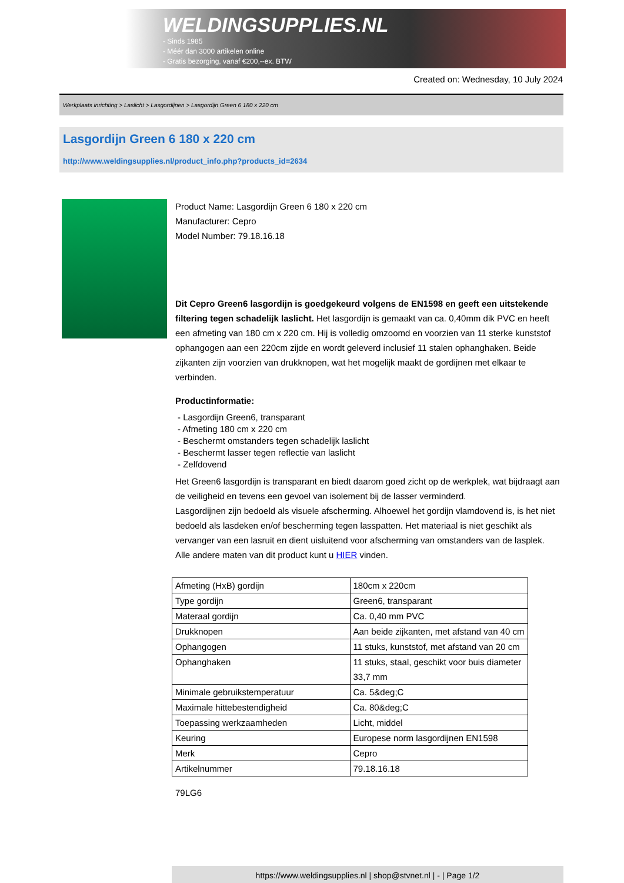WELDINGSUPPLIES.NL
- Sinds 1985
- Méér dan 3000 artikelen online
- Gratis bezorging, vanaf €200,--ex. BTW
Created on: Wednesday, 10 July 2024
Werkplaats inrichting > Laslicht > Lasgordijnen > Lasgordijn Green 6 180 x 220 cm
Lasgordijn Green 6 180 x 220 cm
http://www.weldingsupplies.nl/product_info.php?products_id=2634
Product Name: Lasgordijn Green 6 180 x 220 cm
Manufacturer: Cepro
Model Number: 79.18.16.18
Dit Cepro Green6 lasgordijn is goedgekeurd volgens de EN1598 en geeft een uitstekende filtering tegen schadelijk laslicht. Het lasgordijn is gemaakt van ca. 0,40mm dik PVC en heeft een afmeting van 180 cm x 220 cm. Hij is volledig omzoomd en voorzien van 11 sterke kunststof ophangogen aan een 220cm zijde en wordt geleverd inclusief 11 stalen ophanghaken. Beide zijkanten zijn voorzien van drukknopen, wat het mogelijk maakt de gordijnen met elkaar te verbinden.
Productinformatie:
- Lasgordijn Green6, transparant
- Afmeting 180 cm x 220 cm
- Beschermt omstanders tegen schadelijk laslicht
- Beschermt lasser tegen reflectie van laslicht
- Zelfdovend
Het Green6 lasgordijn is transparant en biedt daarom goed zicht op de werkplek, wat bijdraagt aan de veiligheid en tevens een gevoel van isolement bij de lasser verminderd.
Lasgordijnen zijn bedoeld als visuele afscherming. Alhoewel het gordijn vlamdovend is, is het niet bedoeld als lasdeken en/of bescherming tegen lasspatten. Het materiaal is niet geschikt als vervanger van een lasruit en dient uisluitend voor afscherming van omstanders van de lasplek.
Alle andere maten van dit product kunt u HIER vinden.
| Afmeting (HxB) gordijn | 180cm x 220cm |
| Type gordijn | Green6, transparant |
| Materaal gordijn | Ca. 0,40 mm PVC |
| Drukknopen | Aan beide zijkanten, met afstand van 40 cm |
| Ophangogen | 11 stuks, kunststof, met afstand van 20 cm |
| Ophanghaken | 11 stuks, staal, geschikt voor buis diameter 33,7 mm |
| Minimale gebruikstemperatuur | Ca. 5&deg;C |
| Maximale hittebestendigheid | Ca. 80&deg;C |
| Toepassing werkzaamheden | Licht, middel |
| Keuring | Europese norm lasgordijnen EN1598 |
| Merk | Cepro |
| Artikelnummer | 79.18.16.18 |
79LG6
https://www.weldingsupplies.nl | shop@stvnet.nl | - | Page 1/2